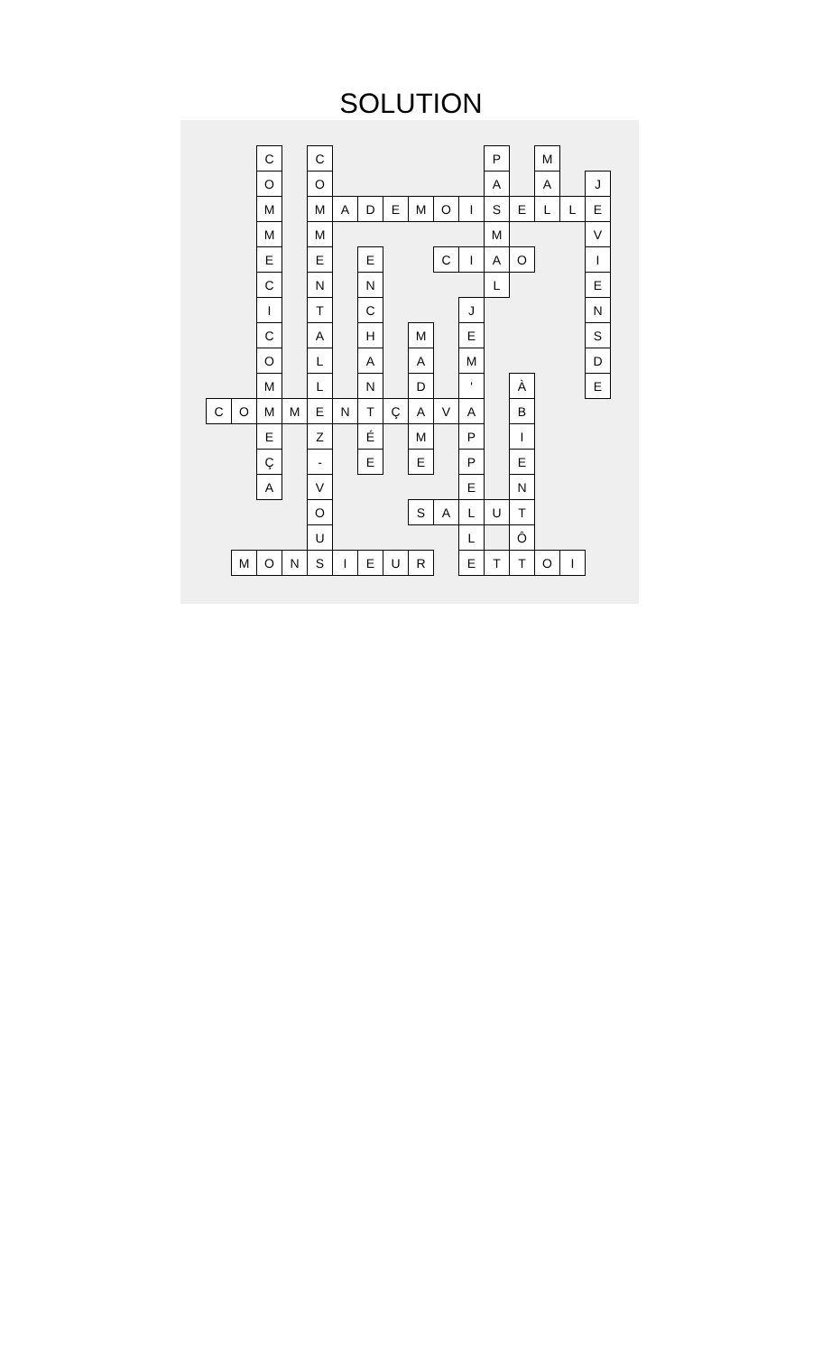SOLUTION
| | | C | | C | | | | | | | P | | M | | |
| | | O | | O | | | | | | | A | | A | | J |
| | | M | | M | A | D | E | M | O | I | S | E | L | L | E |
| | | M | | M | | | | | | | M | | | | V |
| | | E | | E | | E | | | C | I | A | O | | | I |
| | | C | | N | | N | | | | | L | | | | E |
| | | I | | T | | C | | | | J | | | | | N |
| | | C | | A | | H | | M | | E | | | | | S |
| | | O | | L | | A | | A | | M | | | | | D |
| | | M | | L | | N | | D | | ' | | À | | | E |
| C | O | M | M | E | N | T | Ç | A | V | A | | B | | | |
| | | E | | Z | | É | | M | | P | | I | | | |
| | | Ç | | - | | E | | E | | P | | E | | | |
| | | A | | V | | | | | | E | | N | | | |
| | | | | O | | | | S | A | L | U | T | | | |
| | | | | U | | | | | | L | | Ô | | | |
| | M | O | N | S | I | E | U | R | | E | T | T | O | I | |